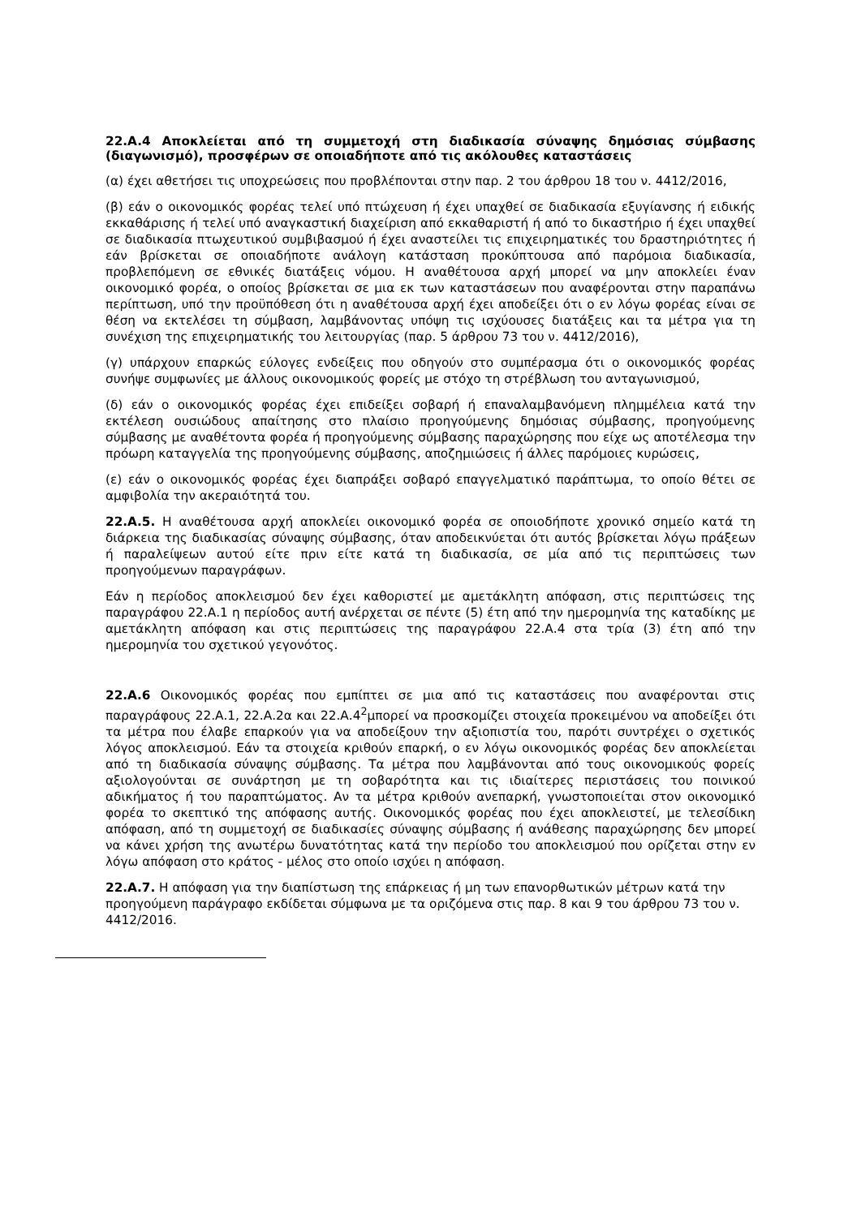22.A.4 Αποκλείεται από τη συμμετοχή στη διαδικασία σύναψης δημόσιας σύμβασης (διαγωνισμό), προσφέρων σε οποιαδήποτε από τις ακόλουθες καταστάσεις
(α) έχει αθετήσει τις υποχρεώσεις που προβλέπονται στην παρ. 2 του άρθρου 18 του ν. 4412/2016,
(β) εάν ο οικονομικός φορέας τελεί υπό πτώχευση ή έχει υπαχθεί σε διαδικασία εξυγίανσης ή ειδικής εκκαθάρισης ή τελεί υπό αναγκαστική διαχείριση από εκκαθαριστή ή από το δικαστήριο ή έχει υπαχθεί σε διαδικασία πτωχευτικού συμβιβασμού ή έχει αναστείλει τις επιχειρηματικές του δραστηριότητες ή εάν βρίσκεται σε οποιαδήποτε ανάλογη κατάσταση προκύπτουσα από παρόμοια διαδικασία, προβλεπόμενη σε εθνικές διατάξεις νόμου. Η αναθέτουσα αρχή μπορεί να μην αποκλείει έναν οικονομικό φορέα, ο οποίος βρίσκεται σε μια εκ των καταστάσεων που αναφέρονται στην παραπάνω περίπτωση, υπό την προϋπόθεση ότι η αναθέτουσα αρχή έχει αποδείξει ότι ο εν λόγω φορέας είναι σε θέση να εκτελέσει τη σύμβαση, λαμβάνοντας υπόψη τις ισχύουσες διατάξεις και τα μέτρα για τη συνέχιση της επιχειρηματικής του λειτουργίας (παρ. 5 άρθρου 73 του ν. 4412/2016),
(γ) υπάρχουν επαρκώς εύλογες ενδείξεις που οδηγούν στο συμπέρασμα ότι ο οικονομικός φορέας συνήψε συμφωνίες με άλλους οικονομικούς φορείς με στόχο τη στρέβλωση του ανταγωνισμού,
(δ) εάν ο οικονομικός φορέας έχει επιδείξει σοβαρή ή επαναλαμβανόμενη πλημμέλεια κατά την εκτέλεση ουσιώδους απαίτησης στο πλαίσιο προηγούμενης δημόσιας σύμβασης, προηγούμενης σύμβασης με αναθέτοντα φορέα ή προηγούμενης σύμβασης παραχώρησης που είχε ως αποτέλεσμα την πρόωρη καταγγελία της προηγούμενης σύμβασης, αποζημιώσεις ή άλλες παρόμοιες κυρώσεις,
(ε) εάν ο οικονομικός φορέας έχει διαπράξει σοβαρό επαγγελματικό παράπτωμα, το οποίο θέτει σε αμφιβολία την ακεραιότητά του.
22.Α.5. Η αναθέτουσα αρχή αποκλείει οικονομικό φορέα σε οποιοδήποτε χρονικό σημείο κατά τη διάρκεια της διαδικασίας σύναψης σύμβασης, όταν αποδεικνύεται ότι αυτός βρίσκεται λόγω πράξεων ή παραλείψεων αυτού είτε πριν είτε κατά τη διαδικασία, σε μία από τις περιπτώσεις των προηγούμενων παραγράφων.
Εάν η περίοδος αποκλεισμού δεν έχει καθοριστεί με αμετάκλητη απόφαση, στις περιπτώσεις της παραγράφου 22.Α.1 η περίοδος αυτή ανέρχεται σε πέντε (5) έτη από την ημερομηνία της καταδίκης με αμετάκλητη απόφαση και στις περιπτώσεις της παραγράφου 22.Α.4 στα τρία (3) έτη από την ημερομηνία του σχετικού γεγονότος.
22.Α.6 Οικονομικός φορέας που εμπίπτει σε μια από τις καταστάσεις που αναφέρονται στις παραγράφους 22.Α.1, 22.Α.2α και 22.Α.4<sup>2</sup>μπορεί να προσκομίζει στοιχεία προκειμένου να αποδείξει ότι τα μέτρα που έλαβε επαρκούν για να αποδείξουν την αξιοπιστία του, παρότι συντρέχει ο σχετικός λόγος αποκλεισμού. Εάν τα στοιχεία κριθούν επαρκή, ο εν λόγω οικονομικός φορέας δεν αποκλείεται από τη διαδικασία σύναψης σύμβασης. Τα μέτρα που λαμβάνονται από τους οικονομικούς φορείς αξιολογούνται σε συνάρτηση με τη σοβαρότητα και τις ιδιαίτερες περιστάσεις του ποινικού αδικήματος ή του παραπτώματος. Αν τα μέτρα κριθούν ανεπαρκή, γνωστοποιείται στον οικονομικό φορέα το σκεπτικό της απόφασης αυτής. Οικονομικός φορέας που έχει αποκλειστεί, με τελεσίδικη απόφαση, από τη συμμετοχή σε διαδικασίες σύναψης σύμβασης ή ανάθεσης παραχώρησης δεν μπορεί να κάνει χρήση της ανωτέρω δυνατότητας κατά την περίοδο του αποκλεισμού που ορίζεται στην εν λόγω απόφαση στο κράτος - μέλος στο οποίο ισχύει η απόφαση.
22.Α.7. Η απόφαση για την διαπίστωση της επάρκειας ή μη των επανορθωτικών μέτρων κατά την προηγούμενη παράγραφο εκδίδεται σύμφωνα με τα οριζόμενα στις παρ. 8 και 9 του άρθρου 73 του ν. 4412/2016.